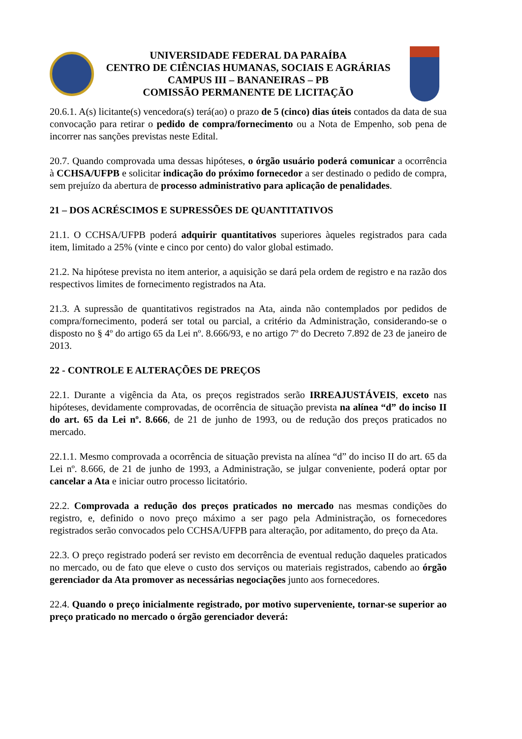UNIVERSIDADE FEDERAL DA PARAÍBA
CENTRO DE CIÊNCIAS HUMANAS, SOCIAIS E AGRÁRIAS
CAMPUS III – BANANEIRAS – PB
COMISSÃO PERMANENTE DE LICITAÇÃO
20.6.1. A(s) licitante(s) vencedora(s) terá(ao) o prazo de 5 (cinco) dias úteis contados da data de sua convocação para retirar o pedido de compra/fornecimento ou a Nota de Empenho, sob pena de incorrer nas sanções previstas neste Edital.
20.7. Quando comprovada uma dessas hipóteses, o órgão usuário poderá comunicar a ocorrência à CCHSA/UFPB e solicitar indicação do próximo fornecedor a ser destinado o pedido de compra, sem prejuízo da abertura de processo administrativo para aplicação de penalidades.
21 – DOS ACRÉSCIMOS E SUPRESSÕES DE QUANTITATIVOS
21.1. O CCHSA/UFPB poderá adquirir quantitativos superiores àqueles registrados para cada item, limitado a 25% (vinte e cinco por cento) do valor global estimado.
21.2. Na hipótese prevista no item anterior, a aquisição se dará pela ordem de registro e na razão dos respectivos limites de fornecimento registrados na Ata.
21.3. A supressão de quantitativos registrados na Ata, ainda não contemplados por pedidos de compra/fornecimento, poderá ser total ou parcial, a critério da Administração, considerando-se o disposto no § 4º do artigo 65 da Lei nº. 8.666/93, e no artigo 7º do Decreto 7.892 de 23 de janeiro de 2013.
22 - CONTROLE E ALTERAÇÕES DE PREÇOS
22.1. Durante a vigência da Ata, os preços registrados serão IRREAJUSTÁVEIS, exceto nas hipóteses, devidamente comprovadas, de ocorrência de situação prevista na alínea “d” do inciso II do art. 65 da Lei nº. 8.666, de 21 de junho de 1993, ou de redução dos preços praticados no mercado.
22.1.1. Mesmo comprovada a ocorrência de situação prevista na alínea “d” do inciso II do art. 65 da Lei nº. 8.666, de 21 de junho de 1993, a Administração, se julgar conveniente, poderá optar por cancelar a Ata e iniciar outro processo licitatório.
22.2. Comprovada a redução dos preços praticados no mercado nas mesmas condições do registro, e, definido o novo preço máximo a ser pago pela Administração, os fornecedores registrados serão convocados pelo CCHSA/UFPB para alteração, por aditamento, do preço da Ata.
22.3. O preço registrado poderá ser revisto em decorrência de eventual redução daqueles praticados no mercado, ou de fato que eleve o custo dos serviços ou materiais registrados, cabendo ao órgão gerenciador da Ata promover as necessárias negociações junto aos fornecedores.
22.4. Quando o preço inicialmente registrado, por motivo superveniente, tornar-se superior ao preço praticado no mercado o órgão gerenciador deverá: